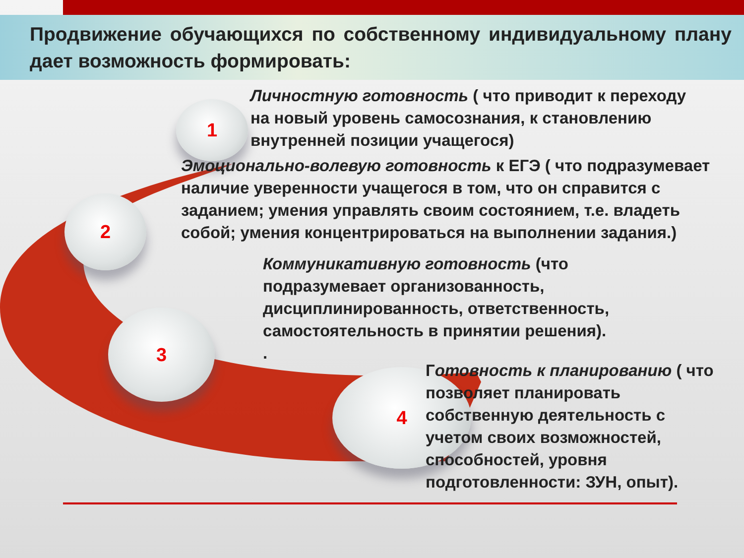Продвижение обучающихся по собственному индивидуальному плану дает возможность формировать:
1
2
3
4
Личностную готовность ( что приводит к переходу на новый уровень самосознания, к становлению внутренней позиции учащегося)
Эмоционально-волевую готовность к ЕГЭ ( что подразумевает наличие уверенности учащегося в том, что он справится с заданием; умения управлять своим состоянием, т.е. владеть собой; умения концентрироваться на выполнении задания.)
Коммуникативную готовность (что подразумевает организованность, дисциплинированность, ответственность, самостоятельность в принятии решения).
.
Готовность к планированию ( что позволяет планировать собственную деятельность с учетом своих возможностей, способностей, уровня подготовленности: ЗУН, опыт).